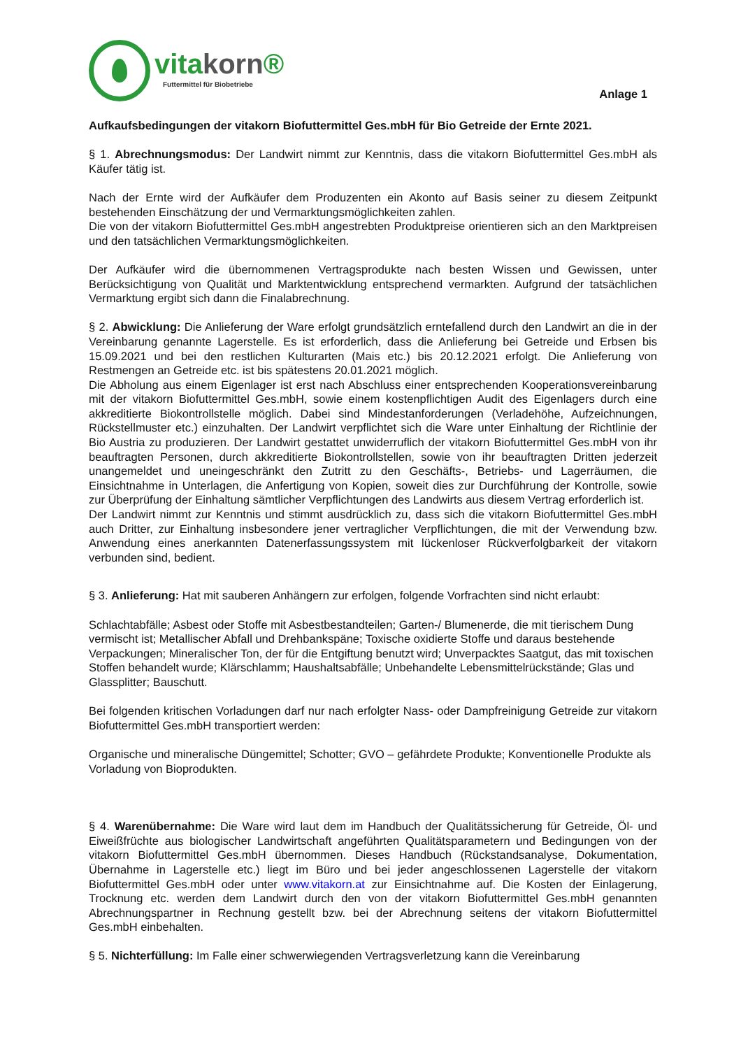vitakorn®
Futtermittel für Biobetriebe
Anlage 1
Aufkaufsbedingungen der vitakorn Biofuttermittel Ges.mbH für Bio Getreide der Ernte 2021.
§ 1. Abrechnungsmodus: Der Landwirt nimmt zur Kenntnis, dass die vitakorn Biofuttermittel Ges.mbH als Käufer tätig ist.
Nach der Ernte wird der Aufkäufer dem Produzenten ein Akonto auf Basis seiner zu diesem Zeitpunkt bestehenden Einschätzung der und Vermarktungsmöglichkeiten zahlen.
Die von der vitakorn Biofuttermittel Ges.mbH angestrebten Produktpreise orientieren sich an den Marktpreisen und den tatsächlichen Vermarktungsmöglichkeiten.
Der Aufkäufer wird die übernommenen Vertragsprodukte nach besten Wissen und Gewissen, unter Berücksichtigung von Qualität und Marktentwicklung entsprechend vermarkten. Aufgrund der tatsächlichen Vermarktung ergibt sich dann die Finalabrechnung.
§ 2. Abwicklung: Die Anlieferung der Ware erfolgt grundsätzlich erntefallend durch den Landwirt an die in der Vereinbarung genannte Lagerstelle. Es ist erforderlich, dass die Anlieferung bei Getreide und Erbsen bis 15.09.2021 und bei den restlichen Kulturarten (Mais etc.) bis 20.12.2021 erfolgt. Die Anlieferung von Restmengen an Getreide etc. ist bis spätestens 20.01.2021 möglich.
Die Abholung aus einem Eigenlager ist erst nach Abschluss einer entsprechenden Kooperationsvereinbarung mit der vitakorn Biofuttermittel Ges.mbH, sowie einem kostenpflichtigen Audit des Eigenlagers durch eine akkreditierte Biokontrollstelle möglich. Dabei sind Mindestanforderungen (Verladehöhe, Aufzeichnungen, Rückstellmuster etc.) einzuhalten. Der Landwirt verpflichtet sich die Ware unter Einhaltung der Richtlinie der Bio Austria zu produzieren. Der Landwirt gestattet unwiderruflich der vitakorn Biofuttermittel Ges.mbH von ihr beauftragten Personen, durch akkreditierte Biokontrollstellen, sowie von ihr beauftragten Dritten jederzeit unangemeldet und uneingeschränkt den Zutritt zu den Geschäfts-, Betriebs- und Lagerräumen, die Einsichtnahme in Unterlagen, die Anfertigung von Kopien, soweit dies zur Durchführung der Kontrolle, sowie zur Überprüfung der Einhaltung sämtlicher Verpflichtungen des Landwirts aus diesem Vertrag erforderlich ist.
Der Landwirt nimmt zur Kenntnis und stimmt ausdrücklich zu, dass sich die vitakorn Biofuttermittel Ges.mbH auch Dritter, zur Einhaltung insbesondere jener vertraglicher Verpflichtungen, die mit der Verwendung bzw. Anwendung eines anerkannten Datenerfassungssystem mit lückenloser Rückverfolgbarkeit der vitakorn verbunden sind, bedient.
§ 3. Anlieferung: Hat mit sauberen Anhängern zur erfolgen, folgende Vorfrachten sind nicht erlaubt:
Schlachtabfälle; Asbest oder Stoffe mit Asbestbestandteilen; Garten-/ Blumenerde, die mit tierischem Dung vermischt ist; Metallischer Abfall und Drehbankspäne; Toxische oxidierte Stoffe und daraus bestehende Verpackungen; Mineralischer Ton, der für die Entgiftung benutzt wird; Unverpacktes Saatgut, das mit toxischen Stoffen behandelt wurde; Klärschlamm; Haushaltsabfälle; Unbehandelte Lebensmittelrückstände; Glas und Glassplitter; Bauschutt.
Bei folgenden kritischen Vorladungen darf nur nach erfolgter Nass- oder Dampfreinigung Getreide zur vitakorn Biofuttermittel Ges.mbH transportiert werden:
Organische und mineralische Düngemittel; Schotter; GVO – gefährdete Produkte; Konventionelle Produkte als Vorladung von Bioprodukten.
§ 4. Warenübernahme: Die Ware wird laut dem im Handbuch der Qualitätssicherung für Getreide, Öl- und Eiweißfrüchte aus biologischer Landwirtschaft angeführten Qualitätsparametern und Bedingungen von der vitakorn Biofuttermittel Ges.mbH übernommen. Dieses Handbuch (Rückstandsanalyse, Dokumentation, Übernahme in Lagerstelle etc.) liegt im Büro und bei jeder angeschlossenen Lagerstelle der vitakorn Biofuttermittel Ges.mbH oder unter www.vitakorn.at zur Einsichtnahme auf. Die Kosten der Einlagerung, Trocknung etc. werden dem Landwirt durch den von der vitakorn Biofuttermittel Ges.mbH genannten Abrechnungspartner in Rechnung gestellt bzw. bei der Abrechnung seitens der vitakorn Biofuttermittel Ges.mbH einbehalten.
§ 5. Nichterfüllung: Im Falle einer schwerwiegenden Vertragsverletzung kann die Vereinbarung